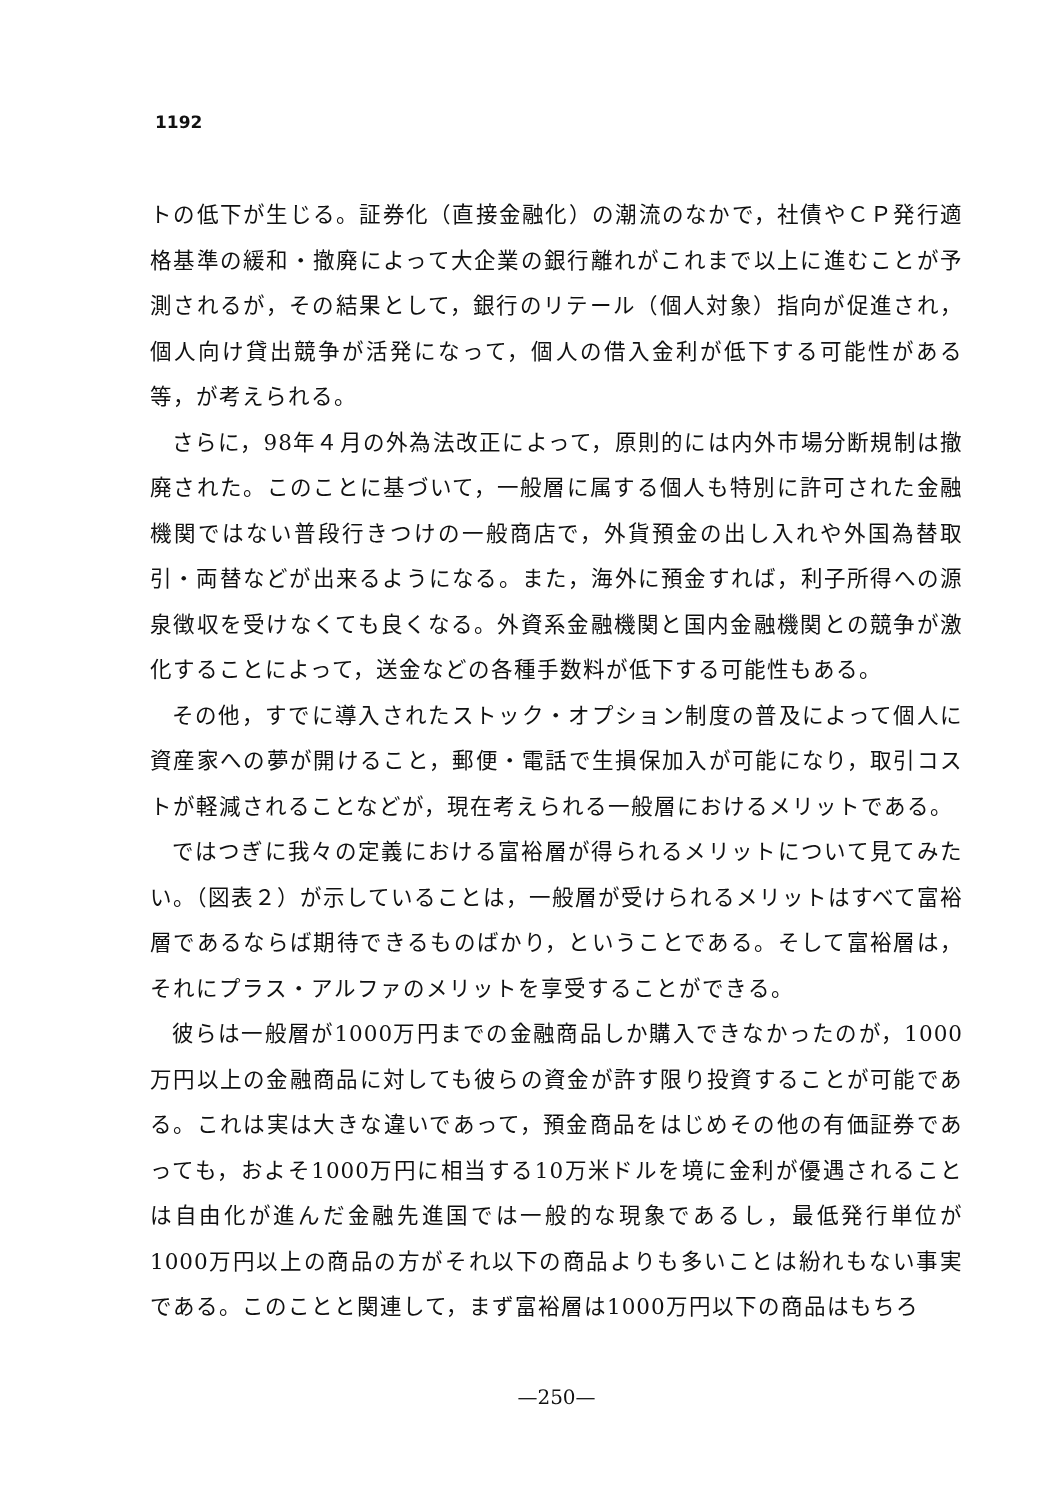1192
トの低下が生じる。証券化（直接金融化）の潮流のなかで，社債やＣＰ発行適格基準の緩和・撤廃によって大企業の銀行離れがこれまで以上に進むことが予測されるが，その結果として，銀行のリテール（個人対象）指向が促進され，個人向け貸出競争が活発になって，個人の借入金利が低下する可能性がある等，が考えられる。
さらに，98年４月の外為法改正によって，原則的には内外市場分断規制は撤廃された。このことに基づいて，一般層に属する個人も特別に許可された金融機関ではない普段行きつけの一般商店で，外貨預金の出し入れや外国為替取引・両替などが出来るようになる。また，海外に預金すれば，利子所得への源泉徴収を受けなくても良くなる。外資系金融機関と国内金融機関との競争が激化することによって，送金などの各種手数料が低下する可能性もある。
その他，すでに導入されたストック・オプション制度の普及によって個人に資産家への夢が開けること，郵便・電話で生損保加入が可能になり，取引コストが軽減されることなどが，現在考えられる一般層におけるメリットである。
ではつぎに我々の定義における富裕層が得られるメリットについて見てみたい。（図表２）が示していることは，一般層が受けられるメリットはすべて富裕層であるならば期待できるものばかり，ということである。そして富裕層は，それにプラス・アルファのメリットを享受することができる。
彼らは一般層が1000万円までの金融商品しか購入できなかったのが，1000万円以上の金融商品に対しても彼らの資金が許す限り投資することが可能である。これは実は大きな違いであって，預金商品をはじめその他の有価証券であっても，およそ1000万円に相当する10万米ドルを境に金利が優遇されることは自由化が進んだ金融先進国では一般的な現象であるし，最低発行単位が1000万円以上の商品の方がそれ以下の商品よりも多いことは紛れもない事実である。このことと関連して，まず富裕層は1000万円以下の商品はもちろ
—250—